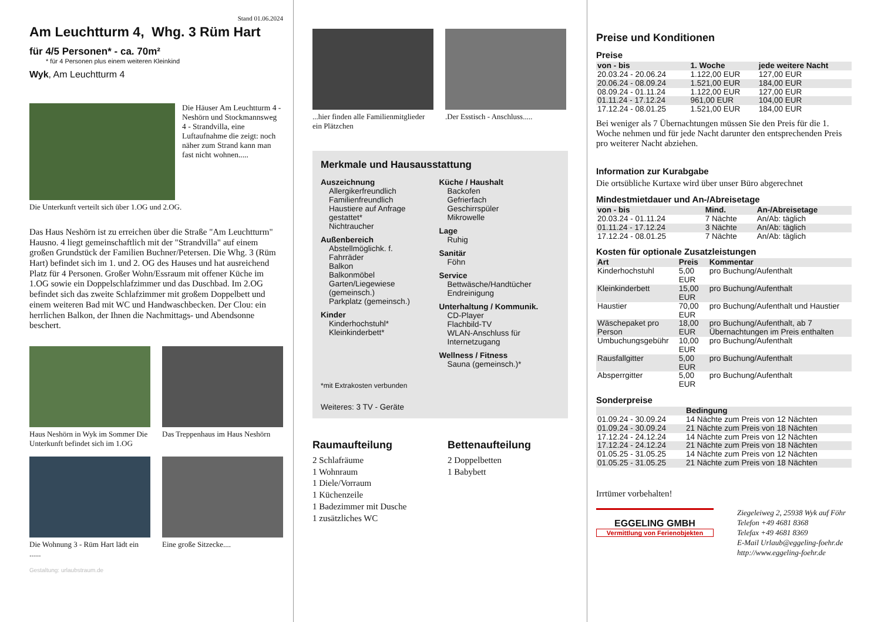Stand 01.06.2024
Am Leuchtturm 4, Whg. 3 Rüm Hart
für 4/5 Personen* - ca. 70m²
* für 4 Personen plus einem weiteren Kleinkind
Wyk, Am Leuchtturm 4
Die Häuser Am Leuchtturm 4 - Neshörn und Stockmannsweg 4 - Strandvilla, eine Luftaufnahme die zeigt: noch näher zum Strand kann man fast nicht wohnen.....
Die Unterkunft verteilt sich über 1.OG und 2.OG.
Das Haus Neshörn ist zu erreichen über die Straße "Am Leuchtturm" Hausno. 4 liegt gemeinschaftlich mit der "Strandvilla" auf einem großen Grundstück der Familien Buchner/Petersen. Die Whg. 3 (Rüm Hart) befindet sich im 1. und 2. OG des Hauses und hat ausreichend Platz für 4 Personen. Großer Wohn/Essraum mit offener Küche im 1.OG sowie ein Doppelschlafzimmer und das Duschbad. Im 2.OG befindet sich das zweite Schlafzimmer mit großem Doppelbett und einem weiteren Bad mit WC und Handwaschbecken. Der Clou: ein herrlichen Balkon, der Ihnen die Nachmittags- und Abendsonne beschert.
Haus Neshörn in Wyk im Sommer Die Unterkunft befindet sich im 1.OG
Das Treppenhaus im Haus Neshörn
Die Wohnung 3 - Rüm Hart lädt ein ......
Eine große Sitzecke....
Gestaltung: urlaubstraum.de
...hier finden alle Familienmitglieder ein Plätzchen
.Der Esstisch - Anschluss.....
Merkmale und Hausausstattung
Auszeichnung
Allergikerfreundlich
Familienfreundlich
Haustiere auf Anfrage gestattet*
Nichtraucher
Außenbereich
Abstellmöglichk. f. Fahrräder
Balkon
Balkonmöbel
Garten/Liegewiese (gemeinsch.)
Parkplatz (gemeinsch.)
Kinder
Kinderhochstuhl*
Kleinkinderbett*
Küche / Haushalt
Backofen
Gefrierfach
Geschirrspüler
Mikrowelle
Lage
Ruhig
Sanitär
Föhn
Service
Bettwäsche/Handtücher
Endreinigung
Unterhaltung / Kommunik.
CD-Player
Flachbild-TV
WLAN-Anschluss für Internetzugang
Wellness / Fitness
Sauna (gemeinsch.)*
*mit Extrakosten verbunden
Weiteres: 3 TV - Geräte
Raumaufteilung
2 Schlafräume
1 Wohnraum
1 Diele/Vorraum
1 Küchenzeile
1 Badezimmer mit Dusche
1 zusätzliches WC
Bettenaufteilung
2 Doppelbetten
1 Babybett
Preise und Konditionen
Preise
| von - bis | 1. Woche | jede weitere Nacht |
| --- | --- | --- |
| 20.03.24 - 20.06.24 | 1.122,00 EUR | 127,00 EUR |
| 20.06.24 - 08.09.24 | 1.521,00 EUR | 184,00 EUR |
| 08.09.24 - 01.11.24 | 1.122,00 EUR | 127,00 EUR |
| 01.11.24 - 17.12.24 | 961,00 EUR | 104,00 EUR |
| 17.12.24 - 08.01.25 | 1.521,00 EUR | 184,00 EUR |
Bei weniger als 7 Übernachtungen müssen Sie den Preis für die 1. Woche nehmen und für jede Nacht darunter den entsprechenden Preis pro weiterer Nacht abziehen.
Information zur Kurabgabe
Die ortsübliche Kurtaxe wird über unser Büro abgerechnet
Mindestmietdauer und An-/Abreisetage
| von - bis | Mind. | An-/Abreisetage |
| --- | --- | --- |
| 20.03.24 - 01.11.24 | 7 Nächte | An/Ab: täglich |
| 01.11.24 - 17.12.24 | 3 Nächte | An/Ab: täglich |
| 17.12.24 - 08.01.25 | 7 Nächte | An/Ab: täglich |
Kosten für optionale Zusatzleistungen
| Art | Preis | Kommentar |
| --- | --- | --- |
| Kinderhochstuhl | 5,00 EUR | pro Buchung/Aufenthalt |
| Kleinkinderbett | 15,00 EUR | pro Buchung/Aufenthalt |
| Haustier | 70,00 EUR | pro Buchung/Aufenthalt und Haustier |
| Wäschepaket pro Person | 18,00 EUR | pro Buchung/Aufenthalt, ab 7 Übernachtungen im Preis enthalten |
| Umbuchungsgebühr | 10,00 EUR | pro Buchung/Aufenthalt |
| Rausfallgitter | 5,00 EUR | pro Buchung/Aufenthalt |
| Absperrgitter | 5,00 EUR | pro Buchung/Aufenthalt |
Sonderpreise
| | Bedingung |
| --- | --- |
| 01.09.24 - 30.09.24 | 14 Nächte zum Preis von 12 Nächten |
| 01.09.24 - 30.09.24 | 21 Nächte zum Preis von 18 Nächten |
| 17.12.24 - 24.12.24 | 14 Nächte zum Preis von 12 Nächten |
| 17.12.24 - 24.12.24 | 21 Nächte zum Preis von 18 Nächten |
| 01.05.25 - 31.05.25 | 14 Nächte zum Preis von 12 Nächten |
| 01.05.25 - 31.05.25 | 21 Nächte zum Preis von 18 Nächten |
Irrtümer vorbehalten!
EGGELING GMBH
Vermittlung von Ferienobjekten
Ziegeleiweg 2, 25938 Wyk auf Föhr
Telefon +49 4681 8368
Telefax +49 4681 8369
E-Mail Urlaub@eggeling-foehr.de
http://www.eggeling-foehr.de